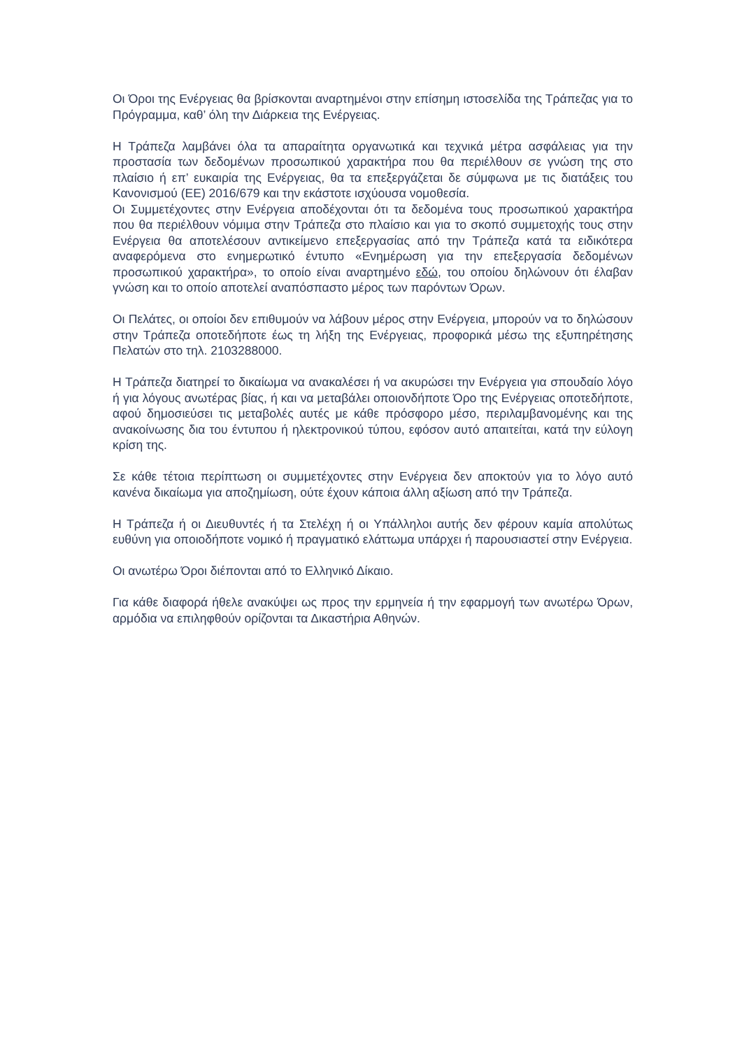Οι Όροι της Ενέργειας θα βρίσκονται αναρτημένοι στην επίσημη ιστοσελίδα της Τράπεζας για το Πρόγραμμα, καθ’ όλη την Διάρκεια της Ενέργειας.
Η Τράπεζα λαμβάνει όλα τα απαραίτητα οργανωτικά και τεχνικά μέτρα ασφάλειας για την προστασία των δεδομένων προσωπικού χαρακτήρα που θα περιέλθουν σε γνώση της στο πλαίσιο ή επ’ ευκαιρία της Ενέργειας, θα τα επεξεργάζεται δε σύμφωνα με τις διατάξεις του Κανονισμού (ΕΕ) 2016/679 και την εκάστοτε ισχύουσα νομοθεσία.
Οι Συμμετέχοντες στην Ενέργεια αποδέχονται ότι τα δεδομένα τους προσωπικού χαρακτήρα που θα περιέλθουν νόμιμα στην Τράπεζα στο πλαίσιο και για το σκοπό συμμετοχής τους στην Ενέργεια θα αποτελέσουν αντικείμενο επεξεργασίας από την Τράπεζα κατά τα ειδικότερα αναφερόμενα στο ενημερωτικό έντυπο «Ενημέρωση για την επεξεργασία δεδομένων προσωπικού χαρακτήρα», το οποίο είναι αναρτημένο εδώ, του οποίου δηλώνουν ότι έλαβαν γνώση και το οποίο αποτελεί αναπόσπαστο μέρος των παρόντων Όρων.
Οι Πελάτες, οι οποίοι δεν επιθυμούν να λάβουν μέρος στην Ενέργεια, μπορούν να το δηλώσουν στην Τράπεζα οποτεδήποτε έως τη λήξη της Ενέργειας, προφορικά μέσω της εξυπηρέτησης Πελατών στο τηλ. 2103288000.
Η Τράπεζα διατηρεί το δικαίωμα να ανακαλέσει ή να ακυρώσει την Ενέργεια για σπουδαίο λόγο ή για λόγους ανωτέρας βίας, ή και να μεταβάλει οποιονδήποτε Όρο της Ενέργειας οποτεδήποτε, αφού δημοσιεύσει τις μεταβολές αυτές με κάθε πρόσφορο μέσο, περιλαμβανομένης και της ανακοίνωσης δια του έντυπου ή ηλεκτρονικού τύπου, εφόσον αυτό απαιτείται, κατά την εύλογη κρίση της.
Σε κάθε τέτοια περίπτωση οι συμμετέχοντες στην Ενέργεια δεν αποκτούν για το λόγο αυτό κανένα δικαίωμα για αποζημίωση, ούτε έχουν κάποια άλλη αξίωση από την Τράπεζα.
Η Τράπεζα ή οι Διευθυντές ή τα Στελέχη ή οι Υπάλληλοι αυτής δεν φέρουν καμία απολύτως ευθύνη για οποιοδήποτε νομικό ή πραγματικό ελάττωμα υπάρχει ή παρουσιαστεί στην Ενέργεια.
Οι ανωτέρω Όροι διέπονται από το Ελληνικό Δίκαιο.
Για κάθε διαφορά ήθελε ανακύψει ως προς την ερμηνεία ή την εφαρμογή των ανωτέρω Όρων, αρμόδια να επιληφθούν ορίζονται τα Δικαστήρια Αθηνών.